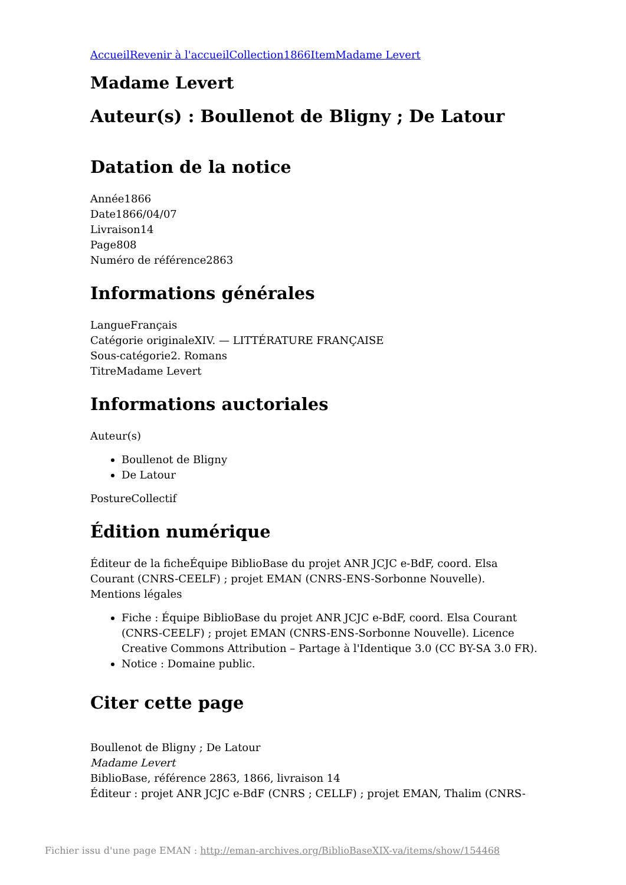Accueil Revenir à l'accueil Collection 1866 Item Madame Levert
Madame Levert
Auteur(s) : Boullenot de Bligny ; De Latour
Datation de la notice
Année1866
Date1866/04/07
Livraison14
Page808
Numéro de référence2863
Informations générales
LangueFrançais
Catégorie originaleXIV. — LITTÉRATURE FRANÇAISE
Sous-catégorie2. Romans
TitreMadame Levert
Informations auctoriales
Auteur(s)
Boullenot de Bligny
De Latour
PostureCollectif
Édition numérique
Éditeur de la ficheÉquipe BiblioBase du projet ANR JCJC e-BdF, coord. Elsa Courant (CNRS-CEELF) ; projet EMAN (CNRS-ENS-Sorbonne Nouvelle).
Mentions légales
Fiche : Équipe BiblioBase du projet ANR JCJC e-BdF, coord. Elsa Courant (CNRS-CEELF) ; projet EMAN (CNRS-ENS-Sorbonne Nouvelle). Licence Creative Commons Attribution – Partage à l'Identique 3.0 (CC BY-SA 3.0 FR).
Notice : Domaine public.
Citer cette page
Boullenot de Bligny ; De Latour
Madame Levert
BiblioBase, référence 2863, 1866, livraison 14
Éditeur : projet ANR JCJC e-BdF (CNRS ; CELLF) ; projet EMAN, Thalim (CNRS-
Fichier issu d'une page EMAN : http://eman-archives.org/BiblioBaseXIX-va/items/show/154468